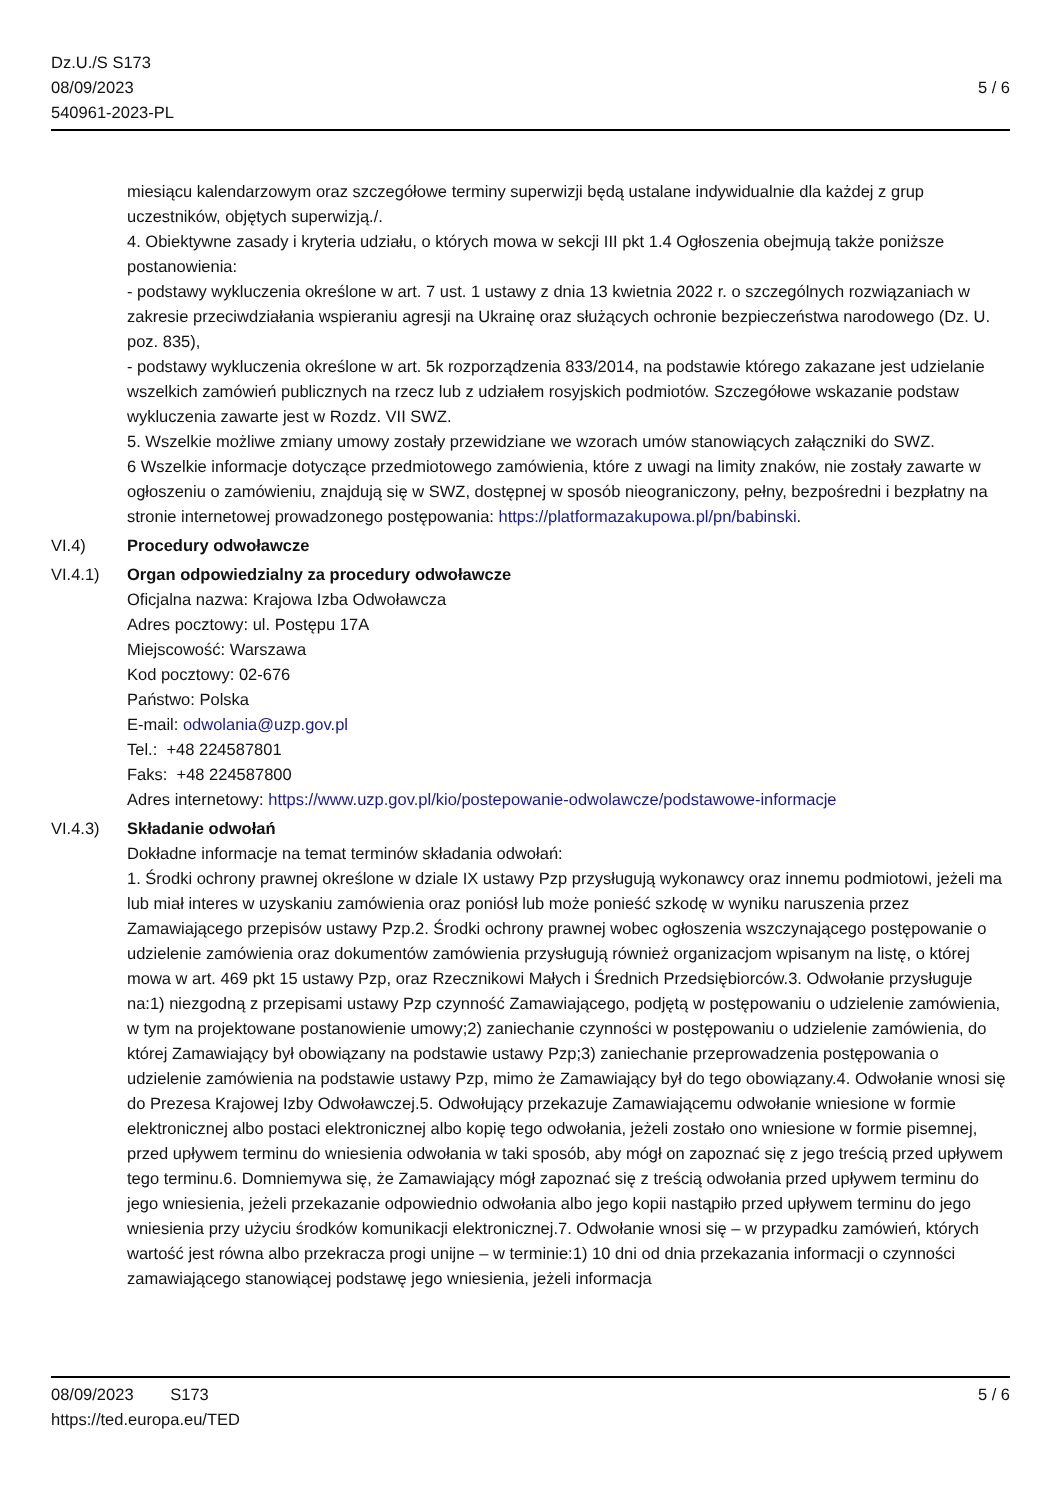Dz.U./S S173
08/09/2023
540961-2023-PL
5 / 6
miesiącu kalendarzowym oraz szczegółowe terminy superwizji będą ustalane indywidualnie dla każdej z grup uczestników, objętych superwizją./.
4. Obiektywne zasady i kryteria udziału, o których mowa w sekcji III pkt 1.4 Ogłoszenia obejmują także poniższe postanowienia:
- podstawy wykluczenia określone w art. 7 ust. 1 ustawy z dnia 13 kwietnia 2022 r. o szczególnych rozwiązaniach w zakresie przeciwdziałania wspieraniu agresji na Ukrainę oraz służących ochronie bezpieczeństwa narodowego (Dz. U. poz. 835),
- podstawy wykluczenia określone w art. 5k rozporządzenia 833/2014, na podstawie którego zakazane jest udzielanie wszelkich zamówień publicznych na rzecz lub z udziałem rosyjskich podmiotów. Szczegółowe wskazanie podstaw wykluczenia zawarte jest w Rozdz. VII SWZ.
5. Wszelkie możliwe zmiany umowy zostały przewidziane we wzorach umów stanowiących załączniki do SWZ.
6 Wszelkie informacje dotyczące przedmiotowego zamówienia, które z uwagi na limity znaków, nie zostały zawarte w ogłoszeniu o zamówieniu, znajdują się w SWZ, dostępnej w sposób nieograniczony, pełny, bezpośredni i bezpłatny na stronie internetowej prowadzonego postępowania: https://platformazakupowa.pl/pn/babinski.
VI.4) Procedury odwoławcze
VI.4.1) Organ odpowiedzialny za procedury odwoławcze
Oficjalna nazwa: Krajowa Izba Odwoławcza
Adres pocztowy: ul. Postępu 17A
Miejscowość: Warszawa
Kod pocztowy: 02-676
Państwo: Polska
E-mail: odwolania@uzp.gov.pl
Tel.: +48 224587801
Faks: +48 224587800
Adres internetowy: https://www.uzp.gov.pl/kio/postepowanie-odwolawcze/podstawowe-informacje
VI.4.3) Składanie odwołań
Dokładne informacje na temat terminów składania odwołań:
1. Środki ochrony prawnej określone w dziale IX ustawy Pzp przysługują wykonawcy oraz innemu podmiotowi, jeżeli ma lub miał interes w uzyskaniu zamówienia oraz poniósł lub może ponieść szkodę w wyniku naruszenia przez Zamawiającego przepisów ustawy Pzp.2. Środki ochrony prawnej wobec ogłoszenia wszczynającego postępowanie o udzielenie zamówienia oraz dokumentów zamówienia przysługują również organizacjom wpisanym na listę, o której mowa w art. 469 pkt 15 ustawy Pzp, oraz Rzecznikowi Małych i Średnich Przedsiębiorców.3. Odwołanie przysługuje na:1) niezgodną z przepisami ustawy Pzp czynność Zamawiającego, podjętą w postępowaniu o udzielenie zamówienia, w tym na projektowane postanowienie umowy;2) zaniechanie czynności w postępowaniu o udzielenie zamówienia, do której Zamawiający był obowiązany na podstawie ustawy Pzp;3) zaniechanie przeprowadzenia postępowania o udzielenie zamówienia na podstawie ustawy Pzp, mimo że Zamawiający był do tego obowiązany.4. Odwołanie wnosi się do Prezesa Krajowej Izby Odwoławczej.5. Odwołujący przekazuje Zamawiającemu odwołanie wniesione w formie elektronicznej albo postaci elektronicznej albo kopię tego odwołania, jeżeli zostało ono wniesione w formie pisemnej, przed upływem terminu do wniesienia odwołania w taki sposób, aby mógł on zapoznać się z jego treścią przed upływem tego terminu.6. Domniemywa się, że Zamawiający mógł zapoznać się z treścią odwołania przed upływem terminu do jego wniesienia, jeżeli przekazanie odpowiednio odwołania albo jego kopii nastąpiło przed upływem terminu do jego wniesienia przy użyciu środków komunikacji elektronicznej.7. Odwołanie wnosi się – w przypadku zamówień, których wartość jest równa albo przekracza progi unijne – w terminie:1) 10 dni od dnia przekazania informacji o czynności zamawiającego stanowiącej podstawę jego wniesienia, jeżeli informacja
08/09/2023 S173
https://ted.europa.eu/TED
5 / 6